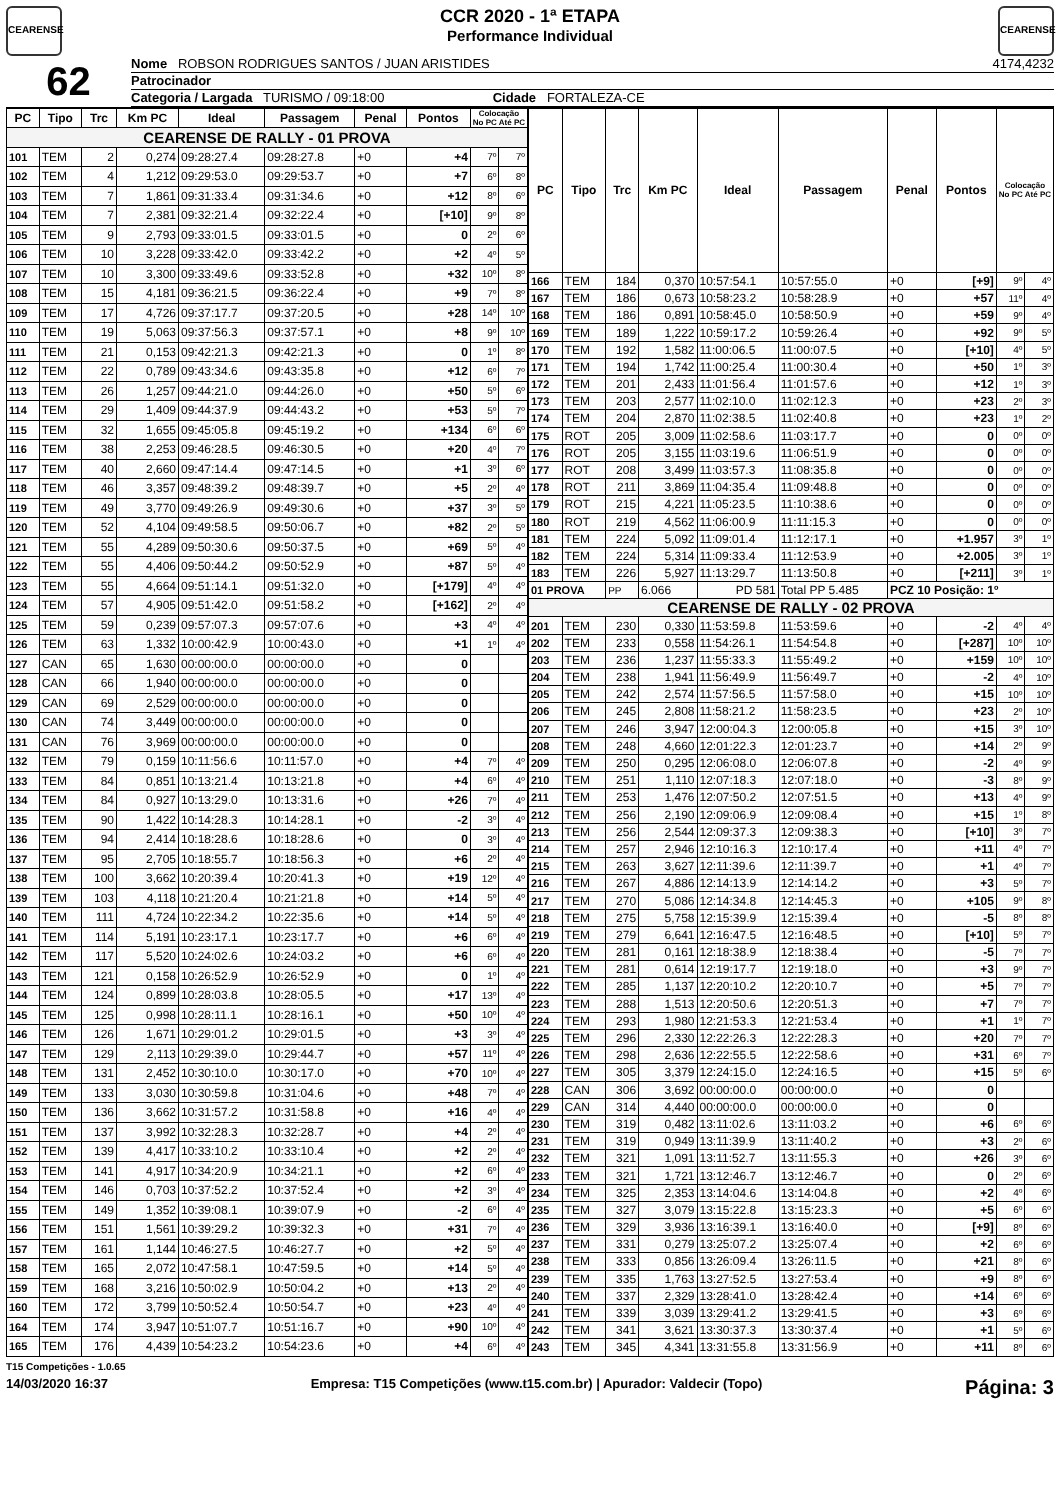CEARENSE
CCR 2020 - 1ª ETAPA
Performance Individual
CEARENSE
62
Nome ROBSON RODRIGUES SANTOS / JUAN ARISTIDES 4174,4232
Patrocinador
Categoria / Largada TURISMO / 09:18:00 Cidade FORTALEZA-CE
| PC | Tipo | Trc | Km PC | Ideal | Passagem | Penal | Pontos | Colocação No PC Até PC | |
| --- | --- | --- | --- | --- | --- | --- | --- | --- | --- |
| CEARENSE DE RALLY - 01 PROVA | | | | | | | | | |
| 101 | TEM | 2 | 0,274 | 09:28:27.4 | 09:28:27.8 | +0 | +4 | 7º | 7º |
| 102 | TEM | 4 | 1,212 | 09:29:53.0 | 09:29:53.7 | +0 | +7 | 6º | 8º |
| 103 | TEM | 7 | 1,861 | 09:31:33.4 | 09:31:34.6 | +0 | +12 | 8º | 6º |
| 104 | TEM | 7 | 2,381 | 09:32:21.4 | 09:32:22.4 | +0 | [+10] | 9º | 8º |
| 105 | TEM | 9 | 2,793 | 09:33:01.5 | 09:33:01.5 | +0 | 0 | 2º | 6º |
| 106 | TEM | 10 | 3,228 | 09:33:42.0 | 09:33:42.2 | +0 | +2 | 4º | 5º |
| 107 | TEM | 10 | 3,300 | 09:33:49.6 | 09:33:52.8 | +0 | +32 | 10º | 8º |
| 108 | TEM | 15 | 4,181 | 09:36:21.5 | 09:36:22.4 | +0 | +9 | 7º | 8º |
| 109 | TEM | 17 | 4,726 | 09:37:17.7 | 09:37:20.5 | +0 | +28 | 14º | 10º |
| 110 | TEM | 19 | 5,063 | 09:37:56.3 | 09:37:57.1 | +0 | +8 | 9º | 10º |
| 111 | TEM | 21 | 0,153 | 09:42:21.3 | 09:42:21.3 | +0 | 0 | 1º | 8º |
| 112 | TEM | 22 | 0,789 | 09:43:34.6 | 09:43:35.8 | +0 | +12 | 6º | 7º |
| 113 | TEM | 26 | 1,257 | 09:44:21.0 | 09:44:26.0 | +0 | +50 | 5º | 6º |
| 114 | TEM | 29 | 1,409 | 09:44:37.9 | 09:44:43.2 | +0 | +53 | 5º | 7º |
| 115 | TEM | 32 | 1,655 | 09:45:05.8 | 09:45:19.2 | +0 | +134 | 6º | 6º |
| 116 | TEM | 38 | 2,253 | 09:46:28.5 | 09:46:30.5 | +0 | +20 | 4º | 7º |
| 117 | TEM | 40 | 2,660 | 09:47:14.4 | 09:47:14.5 | +0 | +1 | 3º | 6º |
| 118 | TEM | 46 | 3,357 | 09:48:39.2 | 09:48:39.7 | +0 | +5 | 2º | 4º |
| 119 | TEM | 49 | 3,770 | 09:49:26.9 | 09:49:30.6 | +0 | +37 | 3º | 5º |
| 120 | TEM | 52 | 4,104 | 09:49:58.5 | 09:50:06.7 | +0 | +82 | 2º | 5º |
| 121 | TEM | 55 | 4,289 | 09:50:30.6 | 09:50:37.5 | +0 | +69 | 5º | 4º |
| 122 | TEM | 55 | 4,406 | 09:50:44.2 | 09:50:52.9 | +0 | +87 | 5º | 4º |
| 123 | TEM | 55 | 4,664 | 09:51:14.1 | 09:51:32.0 | +0 | [+179] | 4º | 4º |
| 124 | TEM | 57 | 4,905 | 09:51:42.0 | 09:51:58.2 | +0 | [+162] | 2º | 4º |
| 125 | TEM | 59 | 0,239 | 09:57:07.3 | 09:57:07.6 | +0 | +3 | 4º | 4º |
| 126 | TEM | 63 | 1,332 | 10:00:42.9 | 10:00:43.0 | +0 | +1 | 1º | 4º |
| 127 | CAN | 65 | 1,630 | 00:00:00.0 | 00:00:00.0 | +0 | 0 | | |
| 128 | CAN | 66 | 1,940 | 00:00:00.0 | 00:00:00.0 | +0 | 0 | | |
| 129 | CAN | 69 | 2,529 | 00:00:00.0 | 00:00:00.0 | +0 | 0 | | |
| 130 | CAN | 74 | 3,449 | 00:00:00.0 | 00:00:00.0 | +0 | 0 | | |
| 131 | CAN | 76 | 3,969 | 00:00:00.0 | 00:00:00.0 | +0 | 0 | | |
| 132 | TEM | 79 | 0,159 | 10:11:56.6 | 10:11:57.0 | +0 | +4 | 7º | 4º |
| 133 | TEM | 84 | 0,851 | 10:13:21.4 | 10:13:21.8 | +0 | +4 | 6º | 4º |
| 134 | TEM | 84 | 0,927 | 10:13:29.0 | 10:13:31.6 | +0 | +26 | 7º | 4º |
| 135 | TEM | 90 | 1,422 | 10:14:28.3 | 10:14:28.1 | +0 | -2 | 3º | 4º |
| 136 | TEM | 94 | 2,414 | 10:18:28.6 | 10:18:28.6 | +0 | 0 | 3º | 4º |
| 137 | TEM | 95 | 2,705 | 10:18:55.7 | 10:18:56.3 | +0 | +6 | 2º | 4º |
| 138 | TEM | 100 | 3,662 | 10:20:39.4 | 10:20:41.3 | +0 | +19 | 12º | 4º |
| 139 | TEM | 103 | 4,118 | 10:21:20.4 | 10:21:21.8 | +0 | +14 | 5º | 4º |
| 140 | TEM | 111 | 4,724 | 10:22:34.2 | 10:22:35.6 | +0 | +14 | 5º | 4º |
| 141 | TEM | 114 | 5,191 | 10:23:17.1 | 10:23:17.7 | +0 | +6 | 6º | 4º |
| 142 | TEM | 117 | 5,520 | 10:24:02.6 | 10:24:03.2 | +0 | +6 | 6º | 4º |
| 143 | TEM | 121 | 0,158 | 10:26:52.9 | 10:26:52.9 | +0 | 0 | 1º | 4º |
| 144 | TEM | 124 | 0,899 | 10:28:03.8 | 10:28:05.5 | +0 | +17 | 13º | 4º |
| 145 | TEM | 125 | 0,998 | 10:28:11.1 | 10:28:16.1 | +0 | +50 | 10º | 4º |
| 146 | TEM | 126 | 1,671 | 10:29:01.2 | 10:29:01.5 | +0 | +3 | 3º | 4º |
| 147 | TEM | 129 | 2,113 | 10:29:39.0 | 10:29:44.7 | +0 | +57 | 11º | 4º |
| 148 | TEM | 131 | 2,452 | 10:30:10.0 | 10:30:17.0 | +0 | +70 | 10º | 4º |
| 149 | TEM | 133 | 3,030 | 10:30:59.8 | 10:31:04.6 | +0 | +48 | 7º | 4º |
| 150 | TEM | 136 | 3,662 | 10:31:57.2 | 10:31:58.8 | +0 | +16 | 4º | 4º |
| 151 | TEM | 137 | 3,992 | 10:32:28.3 | 10:32:28.7 | +0 | +4 | 2º | 4º |
| 152 | TEM | 139 | 4,417 | 10:33:10.2 | 10:33:10.4 | +0 | +2 | 2º | 4º |
| 153 | TEM | 141 | 4,917 | 10:34:20.9 | 10:34:21.1 | +0 | +2 | 6º | 4º |
| 154 | TEM | 146 | 0,703 | 10:37:52.2 | 10:37:52.4 | +0 | +2 | 3º | 4º |
| 155 | TEM | 149 | 1,352 | 10:39:08.1 | 10:39:07.9 | +0 | -2 | 6º | 4º |
| 156 | TEM | 151 | 1,561 | 10:39:29.2 | 10:39:32.3 | +0 | +31 | 7º | 4º |
| 157 | TEM | 161 | 1,144 | 10:46:27.5 | 10:46:27.7 | +0 | +2 | 5º | 4º |
| 158 | TEM | 165 | 2,072 | 10:47:58.1 | 10:47:59.5 | +0 | +14 | 5º | 4º |
| 159 | TEM | 168 | 3,216 | 10:50:02.9 | 10:50:04.2 | +0 | +13 | 2º | 4º |
| 160 | TEM | 172 | 3,799 | 10:50:52.4 | 10:50:54.7 | +0 | +23 | 4º | 4º |
| 164 | TEM | 174 | 3,947 | 10:51:07.7 | 10:51:16.7 | +0 | +90 | 10º | 4º |
| 165 | TEM | 176 | 4,439 | 10:54:23.2 | 10:54:23.6 | +0 | +4 | 6º | 4º |
| PC | Tipo | Trc | Km PC | Ideal | Passagem | Penal | Pontos | Colocação No PC Até PC | |
| --- | --- | --- | --- | --- | --- | --- | --- | --- | --- |
| 166 | TEM | 184 | 0,370 | 10:57:54.1 | 10:57:55.0 | +0 | [+9] | 9º | 4º |
| 167 | TEM | 186 | 0,673 | 10:58:23.2 | 10:58:28.9 | +0 | +57 | 11º | 4º |
| 168 | TEM | 186 | 0,891 | 10:58:45.0 | 10:58:50.9 | +0 | +59 | 9º | 4º |
| 169 | TEM | 189 | 1,222 | 10:59:17.2 | 10:59:26.4 | +0 | +92 | 9º | 5º |
| 170 | TEM | 192 | 1,582 | 11:00:06.5 | 11:00:07.5 | +0 | [+10] | 4º | 5º |
| 171 | TEM | 194 | 1,742 | 11:00:25.4 | 11:00:30.4 | +0 | +50 | 1º | 3º |
| 172 | TEM | 201 | 2,433 | 11:01:56.4 | 11:01:57.6 | +0 | +12 | 1º | 3º |
| 173 | TEM | 203 | 2,577 | 11:02:10.0 | 11:02:12.3 | +0 | +23 | 2º | 3º |
| 174 | TEM | 204 | 2,870 | 11:02:38.5 | 11:02:40.8 | +0 | +23 | 1º | 2º |
| 175 | ROT | 205 | 3,009 | 11:02:58.6 | 11:03:17.7 | +0 | 0 | 0º | 0º |
| 176 | ROT | 205 | 3,155 | 11:03:19.6 | 11:06:51.9 | +0 | 0 | 0º | 0º |
| 177 | ROT | 208 | 3,499 | 11:03:57.3 | 11:08:35.8 | +0 | 0 | 0º | 0º |
| 178 | ROT | 211 | 3,869 | 11:04:35.4 | 11:09:48.8 | +0 | 0 | 0º | 0º |
| 179 | ROT | 215 | 4,221 | 11:05:23.5 | 11:10:38.6 | +0 | 0 | 0º | 0º |
| 180 | ROT | 219 | 4,562 | 11:06:00.9 | 11:11:15.3 | +0 | 0 | 0º | 0º |
| 181 | TEM | 224 | 5,092 | 11:09:01.4 | 11:12:17.1 | +0 | +1.957 | 3º | 1º |
| 182 | TEM | 224 | 5,314 | 11:09:33.4 | 11:12:53.9 | +0 | +2.005 | 3º | 1º |
| 183 | TEM | 226 | 5,927 | 11:13:29.7 | 11:13:50.8 | +0 | [+211] | 3º | 1º |
| 01 PROVA | | PP | 6.066 | PD 581 | Total PP 5.485 | PCZ 10 Posição: 1º | | | |
| CEARENSE DE RALLY - 02 PROVA | | | | | | | | | |
| 201 | TEM | 230 | 0,330 | 11:53:59.8 | 11:53:59.6 | +0 | -2 | 4º | 4º |
| 202 | TEM | 233 | 0,558 | 11:54:26.1 | 11:54:54.8 | +0 | [+287] | 10º | 10º |
| 203 | TEM | 236 | 1,237 | 11:55:33.3 | 11:55:49.2 | +0 | +159 | 10º | 10º |
| 204 | TEM | 238 | 1,941 | 11:56:49.9 | 11:56:49.7 | +0 | -2 | 4º | 10º |
| 205 | TEM | 242 | 2,574 | 11:57:56.5 | 11:57:58.0 | +0 | +15 | 10º | 10º |
| 206 | TEM | 245 | 2,808 | 11:58:21.2 | 11:58:23.5 | +0 | +23 | 2º | 10º |
| 207 | TEM | 246 | 3,947 | 12:00:04.3 | 12:00:05.8 | +0 | +15 | 3º | 10º |
| 208 | TEM | 248 | 4,660 | 12:01:22.3 | 12:01:23.7 | +0 | +14 | 2º | 9º |
| 209 | TEM | 250 | 0,295 | 12:06:08.0 | 12:06:07.8 | +0 | -2 | 4º | 9º |
| 210 | TEM | 251 | 1,110 | 12:07:18.3 | 12:07:18.0 | +0 | -3 | 8º | 9º |
| 211 | TEM | 253 | 1,476 | 12:07:50.2 | 12:07:51.5 | +0 | +13 | 4º | 9º |
| 212 | TEM | 256 | 2,190 | 12:09:06.9 | 12:09:08.4 | +0 | +15 | 1º | 8º |
| 213 | TEM | 256 | 2,544 | 12:09:37.3 | 12:09:38.3 | +0 | [+10] | 3º | 7º |
| 214 | TEM | 257 | 2,946 | 12:10:16.3 | 12:10:17.4 | +0 | +11 | 4º | 7º |
| 215 | TEM | 263 | 3,627 | 12:11:39.6 | 12:11:39.7 | +0 | +1 | 4º | 7º |
| 216 | TEM | 267 | 4,886 | 12:14:13.9 | 12:14:14.2 | +0 | +3 | 5º | 7º |
| 217 | TEM | 270 | 5,086 | 12:14:34.8 | 12:14:45.3 | +0 | +105 | 9º | 8º |
| 218 | TEM | 275 | 5,758 | 12:15:39.9 | 12:15:39.4 | +0 | -5 | 8º | 8º |
| 219 | TEM | 279 | 6,641 | 12:16:47.5 | 12:16:48.5 | +0 | [+10] | 5º | 7º |
| 220 | TEM | 281 | 0,161 | 12:18:38.9 | 12:18:38.4 | +0 | -5 | 7º | 7º |
| 221 | TEM | 281 | 0,614 | 12:19:17.7 | 12:19:18.0 | +0 | +3 | 9º | 7º |
| 222 | TEM | 285 | 1,137 | 12:20:10.2 | 12:20:10.7 | +0 | +5 | 7º | 7º |
| 223 | TEM | 288 | 1,513 | 12:20:50.6 | 12:20:51.3 | +0 | +7 | 7º | 7º |
| 224 | TEM | 293 | 1,980 | 12:21:53.3 | 12:21:53.4 | +0 | +1 | 1º | 7º |
| 225 | TEM | 296 | 2,330 | 12:22:26.3 | 12:22:28.3 | +0 | +20 | 7º | 7º |
| 226 | TEM | 298 | 2,636 | 12:22:55.5 | 12:22:58.6 | +0 | +31 | 6º | 7º |
| 227 | TEM | 305 | 3,379 | 12:24:15.0 | 12:24:16.5 | +0 | +15 | 5º | 6º |
| 228 | CAN | 306 | 3,692 | 00:00:00.0 | 00:00:00.0 | +0 | 0 | | |
| 229 | CAN | 314 | 4,440 | 00:00:00.0 | 00:00:00.0 | +0 | 0 | | |
| 230 | TEM | 319 | 0,482 | 13:11:02.6 | 13:11:03.2 | +0 | +6 | 6º | 6º |
| 231 | TEM | 319 | 0,949 | 13:11:39.9 | 13:11:40.2 | +0 | +3 | 2º | 6º |
| 232 | TEM | 321 | 1,091 | 13:11:52.7 | 13:11:55.3 | +0 | +26 | 3º | 6º |
| 233 | TEM | 321 | 1,721 | 13:12:46.7 | 13:12:46.7 | +0 | 0 | 2º | 6º |
| 234 | TEM | 325 | 2,353 | 13:14:04.6 | 13:14:04.8 | +0 | +2 | 4º | 6º |
| 235 | TEM | 327 | 3,079 | 13:15:22.8 | 13:15:23.3 | +0 | +5 | 6º | 6º |
| 236 | TEM | 329 | 3,936 | 13:16:39.1 | 13:16:40.0 | +0 | [+9] | 8º | 6º |
| 237 | TEM | 331 | 0,279 | 13:25:07.2 | 13:25:07.4 | +0 | +2 | 6º | 6º |
| 238 | TEM | 333 | 0,856 | 13:26:09.4 | 13:26:11.5 | +0 | +21 | 8º | 6º |
| 239 | TEM | 335 | 1,763 | 13:27:52.5 | 13:27:53.4 | +0 | +9 | 8º | 6º |
| 240 | TEM | 337 | 2,329 | 13:28:41.0 | 13:28:42.4 | +0 | +14 | 6º | 6º |
| 241 | TEM | 339 | 3,039 | 13:29:41.2 | 13:29:41.5 | +0 | +3 | 6º | 6º |
| 242 | TEM | 341 | 3,621 | 13:30:37.3 | 13:30:37.4 | +0 | +1 | 5º | 6º |
| 243 | TEM | 345 | 4,341 | 13:31:55.8 | 13:31:56.9 | +0 | +11 | 8º | 6º |
T15 Competições - 1.0.65
14/03/2020 16:37 Empresa: T15 Competições (www.t15.com.br) | Apurador: Valdecir (Topo) Página: 3